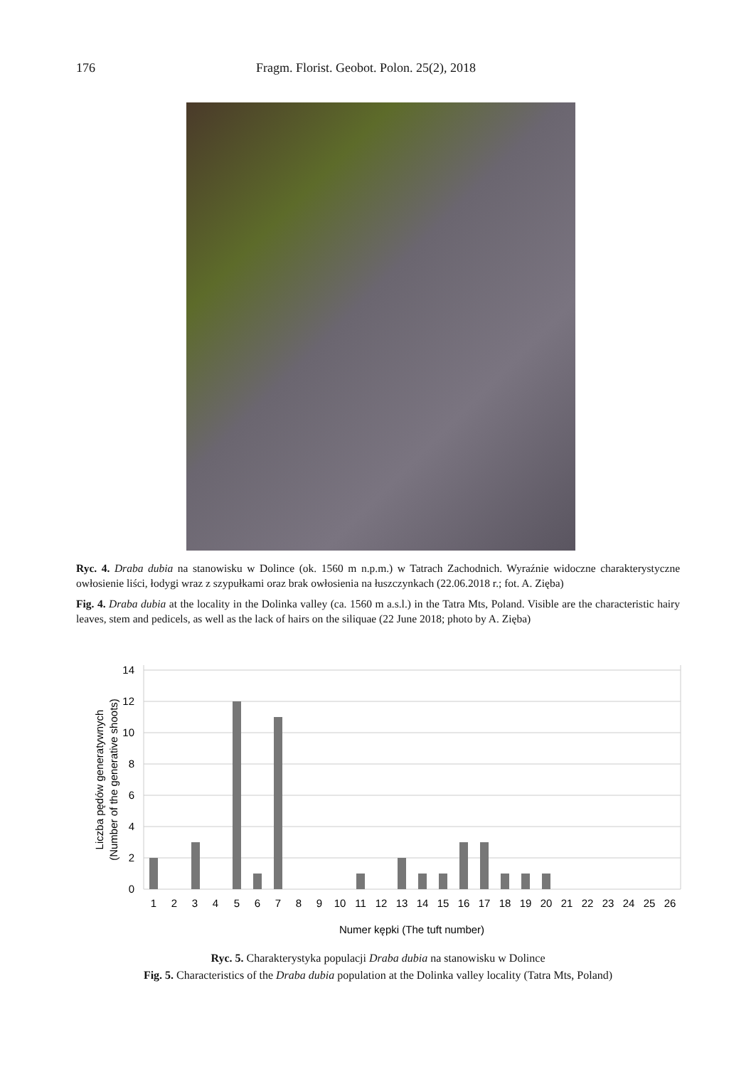176 Fragm. Florist. Geobot. Polon. 25(2), 2018
Ryc. 4. Draba dubia na stanowisku w Dolince (ok. 1560 m n.p.m.) w Tatrach Zachodnich. Wyraźnie widoczne charakterystyczne owłosienie liści, łodygi wraz z szypułkami oraz brak owłosienia na łuszczynkach (22.06.2018 r.; fot. A. Zięba)
Fig. 4. Draba dubia at the locality in the Dolinka valley (ca. 1560 m a.s.l.) in the Tatra Mts, Poland. Visible are the characteristic hairy leaves, stem and pedicels, as well as the lack of hairs on the siliquae (22 June 2018; photo by A. Zięba)
14
12
10
8
6
4
2
0
1
2
3
4
5
6
7
8
9
10
11
12
13
14
15
16
17
18
19
20
21
22
23
24
25
26
Numer kępki (The tuft number)
Liczba pędów generatywnych
(Number of the generative shoots)
Ryc. 5. Charakterystyka populacji Draba dubia na stanowisku w Dolince
Fig. 5. Characteristics of the Draba dubia population at the Dolinka valley locality (Tatra Mts, Poland)